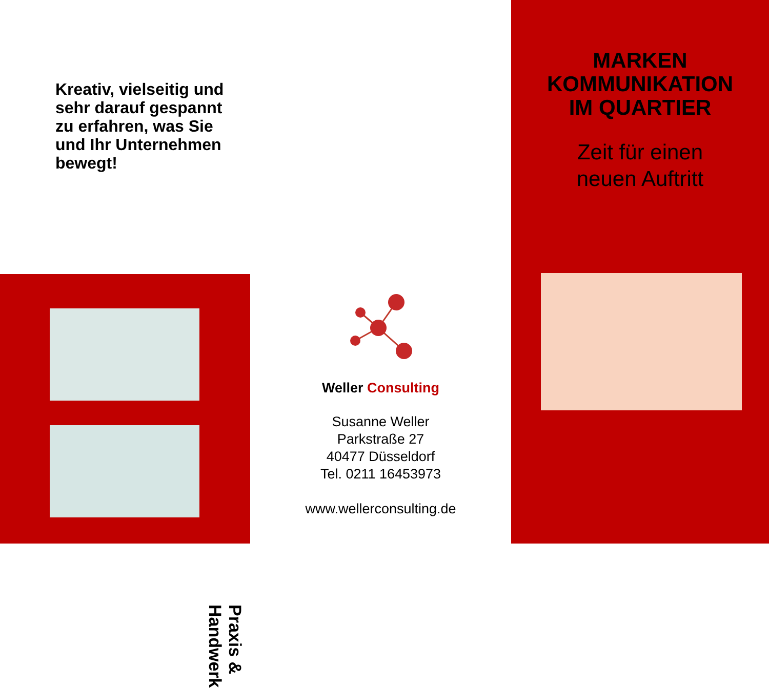Kreativ, vielseitig und sehr darauf gespannt zu erfahren, was Sie und Ihr Unternehmen bewegt!
Praxis & Handwerk
Weller Consulting
Susanne Weller
Parkstraße 27
40477 Düsseldorf
Tel. 0211 16453973
www.wellerconsulting.de
MARKEN
KOMMUNIKATION
IM QUARTIER
Zeit für einen
neuen Auftritt